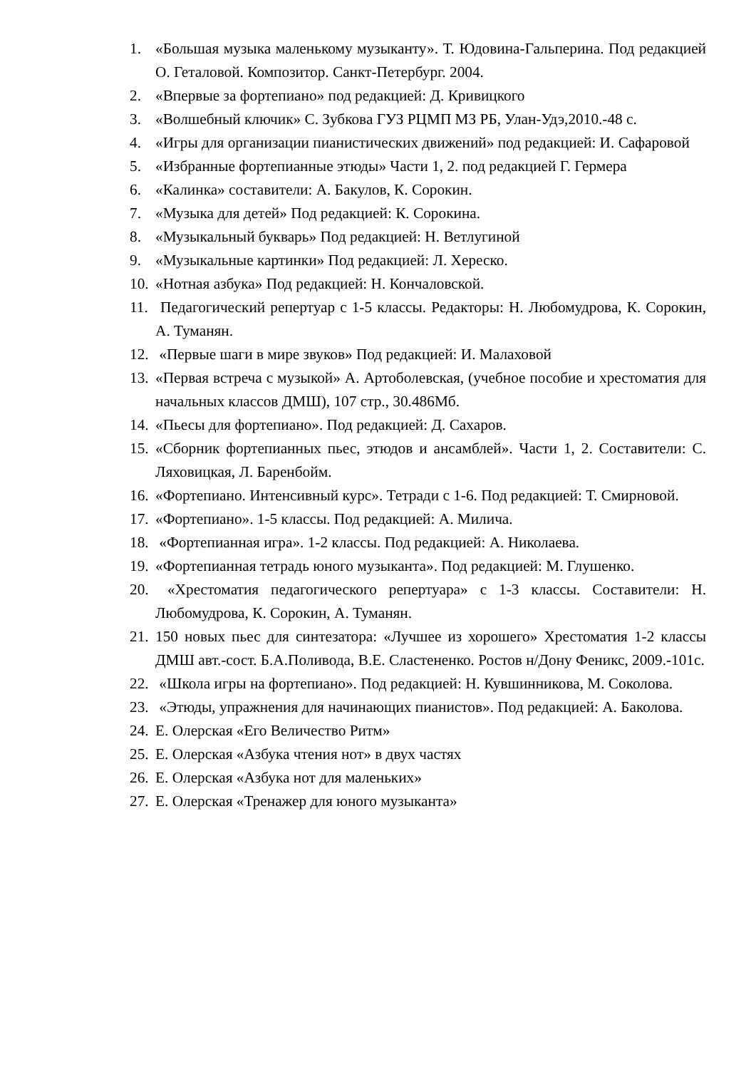1. «Большая музыка маленькому музыканту». Т. Юдовина-Гальперина. Под редакцией О. Геталовой. Композитор. Санкт-Петербург. 2004.
2. «Впервые за фортепиано» под редакцией: Д. Кривицкого
3. «Волшебный ключик» С. Зубкова ГУЗ РЦМП МЗ РБ, Улан-Удэ,2010.-48 с.
4. «Игры для организации пианистических движений» под редакцией: И. Сафаровой
5. «Избранные фортепианные этюды» Части 1, 2. под редакцией Г. Гермера
6. «Калинка» составители: А. Бакулов, К. Сорокин.
7. «Музыка для детей» Под редакцией: К. Сорокина.
8. «Музыкальный букварь» Под редакцией: Н. Ветлугиной
9. «Музыкальные картинки» Под редакцией: Л. Хереско.
10. «Нотная азбука» Под редакцией: Н. Кончаловской.
11. Педагогический репертуар с 1-5 классы. Редакторы: Н. Любомудрова, К. Сорокин, А. Туманян.
12. «Первые шаги в мире звуков» Под редакцией: И. Малаховой
13. «Первая встреча с музыкой» А. Артоболевская, (учебное пособие и хрестоматия для начальных классов ДМШ), 107 стр., 30.486Мб.
14. «Пьесы для фортепиано». Под редакцией: Д. Сахаров.
15. «Сборник фортепианных пьес, этюдов и ансамблей». Части 1, 2. Составители: С. Ляховицкая, Л. Баренбойм.
16. «Фортепиано. Интенсивный курс». Тетради с 1-6. Под редакцией: Т. Смирновой.
17. «Фортепиано». 1-5 классы. Под редакцией: А. Милича.
18. «Фортепианная игра». 1-2 классы. Под редакцией: А. Николаева.
19. «Фортепианная тетрадь юного музыканта». Под редакцией: М. Глушенко.
20. «Хрестоматия педагогического репертуара» с 1-3 классы. Составители: Н. Любомудрова, К. Сорокин, А. Туманян.
21. 150 новых пьес для синтезатора: «Лучшее из хорошего» Хрестоматия 1-2 классы ДМШ авт.-сост. Б.А.Поливода, В.Е. Сластененко. Ростов н/Дону Феникс, 2009.-101с.
22. «Школа игры на фортепиано». Под редакцией: Н. Кувшинникова, М. Соколова.
23. «Этюды, упражнения для начинающих пианистов». Под редакцией: А. Баколова.
24. Е. Олерская «Его Величество Ритм»
25. Е. Олерская «Азбука чтения нот» в двух частях
26. Е. Олерская «Азбука нот для маленьких»
27. Е. Олерская «Тренажер для юного музыканта»